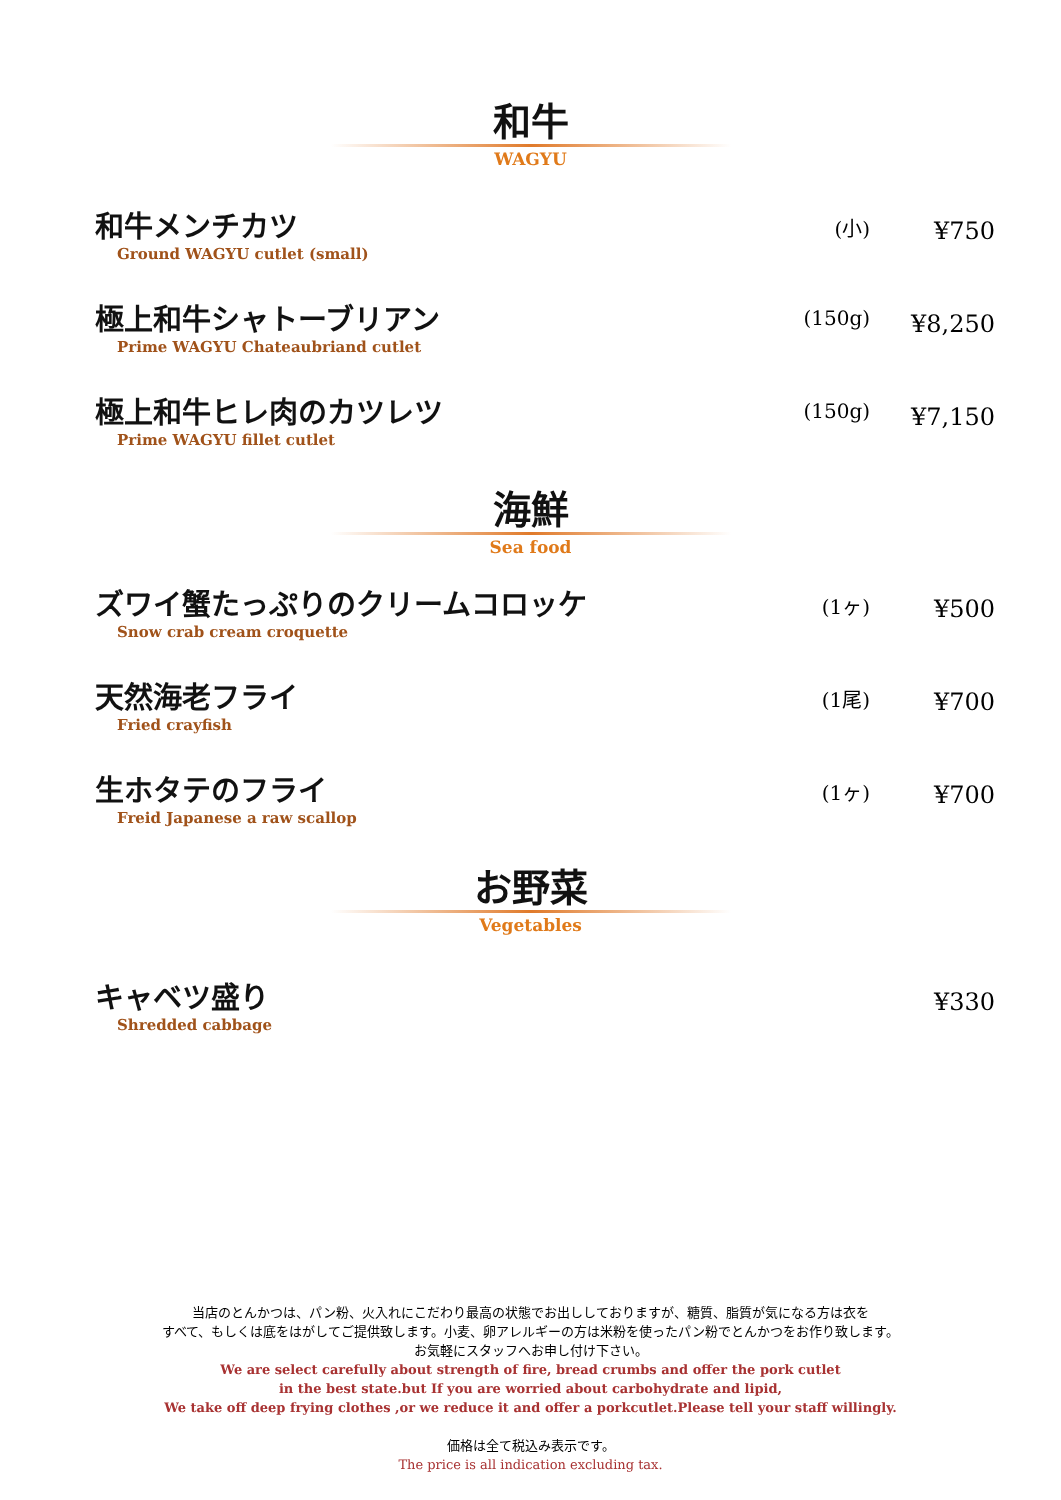和牛
WAGYU
和牛メンチカツ
Ground WAGYU cutlet (small)
(小)
¥750
極上和牛シャトーブリアン
Prime WAGYU Chateaubriand cutlet
(150g)
¥8,250
極上和牛ヒレ肉のカツレツ
Prime WAGYU fillet cutlet
(150g)
¥7,150
海鮮
Sea food
ズワイ蟹たっぷりのクリームコロッケ
Snow crab cream croquette
(1ヶ)
¥500
天然海老フライ
Fried crayfish
(1尾)
¥700
生ホタテのフライ
Freid Japanese a raw scallop
(1ヶ)
¥700
お野菜
Vegetables
キャベツ盛り
Shredded cabbage
¥330
当店のとんかつは、パン粉、火入れにこだわり最高の状態でお出ししておりますが、糖質、脂質が気になる方は衣を
すべて、もしくは底をはがしてご提供致します。小麦、卵アレルギーの方は米粉を使ったパン粉でとんかつをお作り致します。
お気軽にスタッフへお申し付け下さい。
We are select carefully about strength of fire, bread crumbs and offer the pork cutlet
in the best state.but If you are worried about carbohydrate and lipid,
We take off deep frying clothes ,or we reduce it and offer a porkcutlet.Please tell your staff willingly.
価格は全て税込み表示です。
The price is all indication excluding tax.